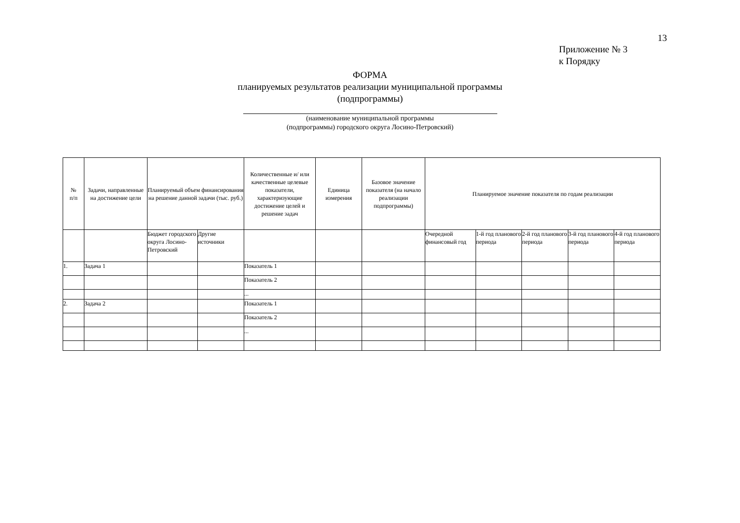13
Приложение № 3
к Порядку
ФОРМА
планируемых результатов реализации муниципальной программы
(подпрограммы)
(наименование муниципальной программы
(подпрограммы) городского округа Лосино-Петровский)
| № п/п | Задачи, направленные на достижение цели | Планируемый объем финансирования на решение данной задачи (тыс. руб.) | | Количественные и/ или качественные целевые показатели, характеризующие достижение целей и решение задач | Единица измерения | Базовое значение показателя (на начало реализации подпрограммы) | Планируемое значение показателя по годам реализации | | | | |
| --- | --- | --- | --- | --- | --- | --- | --- | --- | --- | --- | --- |
| | | Бюджет городского округа Лосино-Петровский | Другие источники | | | | Очередной финансовый год | 1-й год планового периода | 2-й год планового периода | 3-й год планового периода | 4-й год планового периода |
| 1. | Задача 1 | | | Показатель 1 | | | | | | | |
| | | | | Показатель 2 | | | | | | | |
| | | | | ... | | | | | | | |
| 2. | Задача 2 | | | Показатель 1 | | | | | | | |
| | | | | Показатель 2 | | | | | | | |
| | | | | ... | | | | | | | |